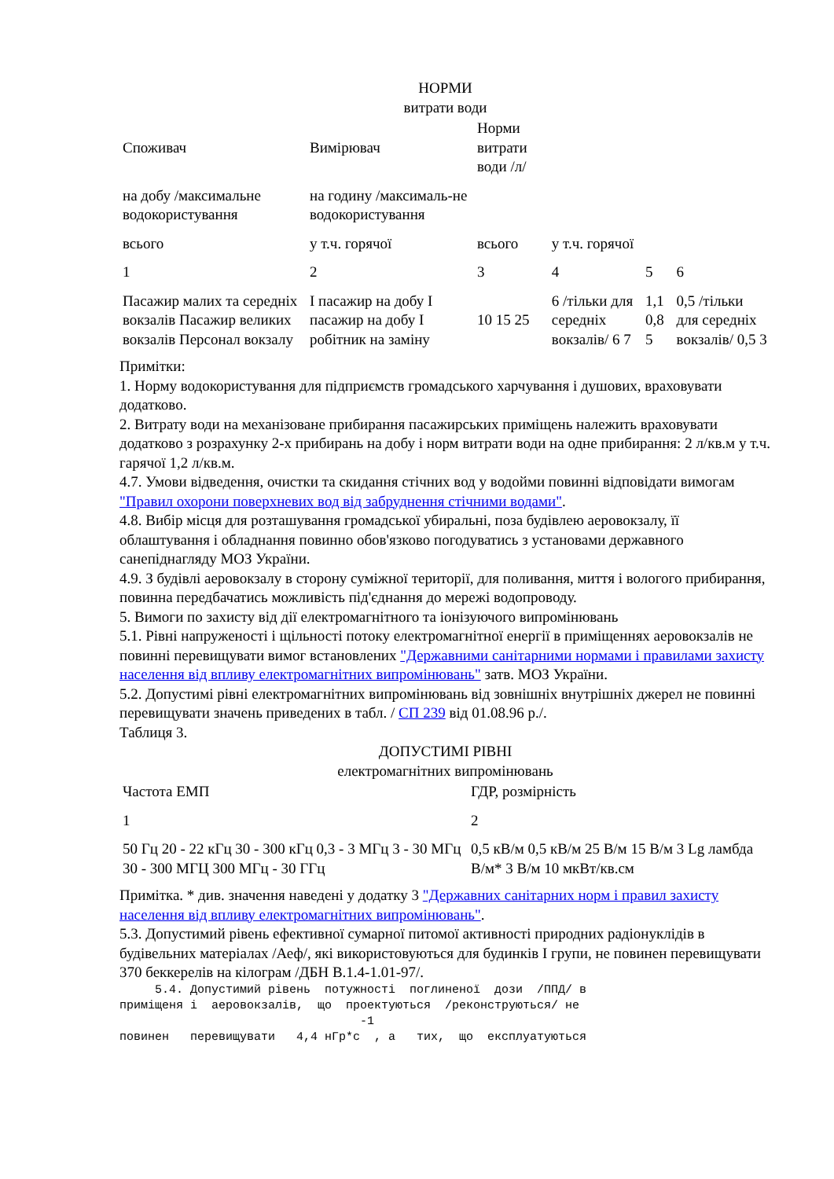НОРМИ
витрати води
| Споживач | Вимірювач | Норми витрати води /л/ | | | |
| на добу /максимальне водокористування | на годину /максималь-не водокористування | | | | |
| всього | у т.ч. горячої | всього | у т.ч. горячої | | |
| 1 | 2 | 3 | 4 | 5 | 6 |
| Пасажир малих та середніх вокзалів Пасажир великих вокзалів Персонал вокзалу | I пасажир на добу I пасажир на добу I робітник на заміну | 10 15 25 | 6 /тільки для середніх вокзалів/ 6 7 | 1,1 0,8 5 | 0,5 /тільки для середніх вокзалів/ 0,5 3 |
Примітки:
1. Норму водокористування для підприємств громадського харчування і душових, враховувати додатково.
2. Витрату води на механізоване прибирання пасажирських приміщень належить враховувати додатково з розрахунку 2-х прибирань на добу і норм витрати води на одне прибирання: 2 л/кв.м у т.ч. гарячої 1,2 л/кв.м.
4.7. Умови відведення, очистки та скидання стічних вод у водойми повинні відповідати вимогам "Правил охорони поверхневих вод від забруднення стічними водами".
4.8. Вибір місця для розташування громадської убиральні, поза будівлею аеровокзалу, її облаштування і обладнання повинно обов'язково погодуватись з установами державного санепіднагляду МОЗ України.
4.9. З будівлі аеровокзалу в сторону суміжної території, для поливання, миття і вологого прибирання, повинна передбачатись можливість під'єднання до мережі водопроводу.
5. Вимоги по захисту від дії електромагнітного та іонізуючого випромінювань
5.1. Рівні напруженості і щільності потоку електромагнітної енергії в приміщеннях аеровокзалів не повинні перевищувати вимог встановлених "Державними санітарними нормами і правилами захисту населення від впливу електромагнітних випромінювань" затв. МОЗ України.
5.2. Допустимі рівні електромагнітних випромінювань від зовнішніх внутрішніх джерел не повинні перевищувати значень приведених в табл. / СП 239 від 01.08.96 р./.
Таблиця 3.
ДОПУСТИМІ РІВНІ
електромагнітних випромінювань
| Частота ЕМП | ГДР, розмірність |
| 1 | 2 |
| 50 Гц 20 - 22 кГц 30 - 300 кГц 0,3 - 3 МГц 3 - 30 МГц 30 - 300 МГЦ 300 МГц - 30 ГГц | 0,5 кВ/м 0,5 кВ/м 25 В/м 15 В/м 3 Lg ламбда В/м* 3 В/м 10 мкВт/кв.см |
Примітка. * див. значення наведені у додатку 3 "Державних санітарних норм і правил захисту населення від впливу електромагнітних випромінювань".
5.3. Допустимий рівень ефективної сумарної питомої активності природних радіонуклідів в будівельних матеріалах /Аеф/, які використовуються для будинків I групи, не повинен перевищувати 370 беккерелів на кілограм /ДБН В.1.4-1.01-97/.
5.4. Допустимий рівень потужності поглиненої дози /ППД/ в приміщеня і аеровокзалів, що проектуються /реконструються/ не -1 повинен перевищувати 4,4 нГр*с , а тих, що експлуатуються